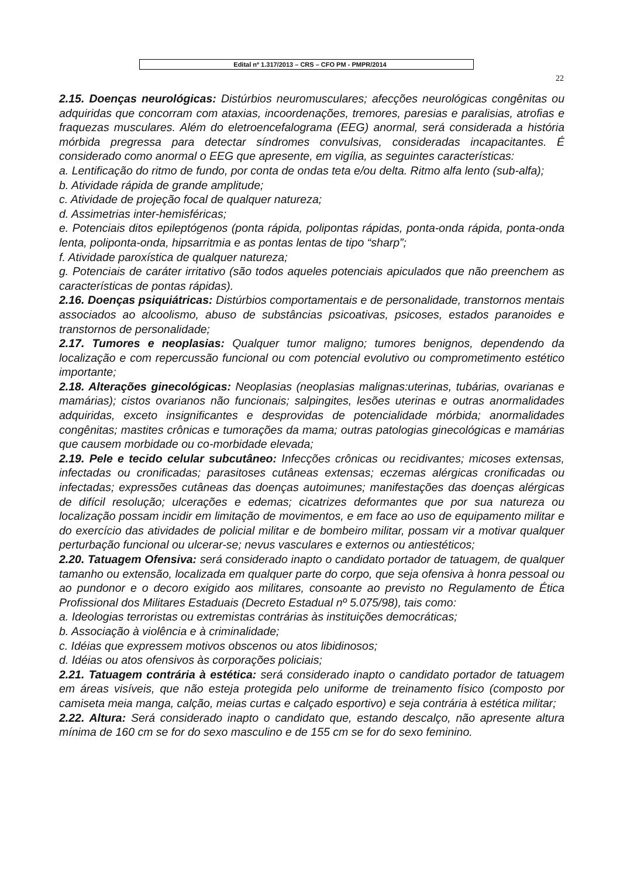Edital nº 1.317/2013 – CRS – CFO PM - PMPR/2014
22
2.15. Doenças neurológicas: Distúrbios neuromusculares; afecções neurológicas congênitas ou adquiridas que concorram com ataxias, incoordenações, tremores, paresias e paralisias, atrofias e fraquezas musculares. Além do eletroencefalograma (EEG) anormal, será considerada a história mórbida pregressa para detectar síndromes convulsivas, consideradas incapacitantes. É considerado como anormal o EEG que apresente, em vigília, as seguintes características:
a. Lentificação do ritmo de fundo, por conta de ondas teta e/ou delta. Ritmo alfa lento (sub-alfa);
b. Atividade rápida de grande amplitude;
c. Atividade de projeção focal de qualquer natureza;
d. Assimetrias inter-hemisféricas;
e. Potenciais ditos epileptógenos (ponta rápida, polipontas rápidas, ponta-onda rápida, ponta-onda lenta, poliponta-onda, hipsarritmia e as pontas lentas de tipo “sharp”;
f. Atividade paroxística de qualquer natureza;
g. Potenciais de caráter irritativo (são todos aqueles potenciais apiculados que não preenchem as características de pontas rápidas).
2.16. Doenças psiquiátricas: Distúrbios comportamentais e de personalidade, transtornos mentais associados ao alcoolismo, abuso de substâncias psicoativas, psicoses, estados paranoides e transtornos de personalidade;
2.17. Tumores e neoplasias: Qualquer tumor maligno; tumores benignos, dependendo da localização e com repercussão funcional ou com potencial evolutivo ou comprometimento estético importante;
2.18. Alterações ginecológicas: Neoplasias (neoplasias malignas:uterinas, tubárias, ovarianas e mamárias); cistos ovarianos não funcionais; salpingites, lesões uterinas e outras anormalidades adquiridas, exceto insignificantes e desprovidas de potencialidade mórbida; anormalidades congênitas; mastites crônicas e tumorações da mama; outras patologias ginecológicas e mamárias que causem morbidade ou co-morbidade elevada;
2.19. Pele e tecido celular subcutâneo: Infecções crônicas ou recidivantes; micoses extensas, infectadas ou cronificadas; parasitoses cutâneas extensas; eczemas alérgicas cronificadas ou infectadas; expressões cutâneas das doenças autoimunes; manifestações das doenças alérgicas de difícil resolução; ulcerações e edemas; cicatrizes deformantes que por sua natureza ou localização possam incidir em limitação de movimentos, e em face ao uso de equipamento militar e do exercício das atividades de policial militar e de bombeiro militar, possam vir a motivar qualquer perturbação funcional ou ulcerar-se; nevus vasculares e externos ou antiestéticos;
2.20. Tatuagem Ofensiva: será considerado inapto o candidato portador de tatuagem, de qualquer tamanho ou extensão, localizada em qualquer parte do corpo, que seja ofensiva à honra pessoal ou ao pundonor e o decoro exigido aos militares, consoante ao previsto no Regulamento de Ética Profissional dos Militares Estaduais (Decreto Estadual nº 5.075/98), tais como:
a. Ideologias terroristas ou extremistas contrárias às instituições democráticas;
b. Associação à violência e à criminalidade;
c. Idéias que expressem motivos obscenos ou atos libidinosos;
d. Idéias ou atos ofensivos às corporações policiais;
2.21. Tatuagem contrária à estética: será considerado inapto o candidato portador de tatuagem em áreas visíveis, que não esteja protegida pelo uniforme de treinamento físico (composto por camiseta meia manga, calção, meias curtas e calçado esportivo) e seja contrária à estética militar;
2.22. Altura: Será considerado inapto o candidato que, estando descalço, não apresente altura mínima de 160 cm se for do sexo masculino e de 155 cm se for do sexo feminino.